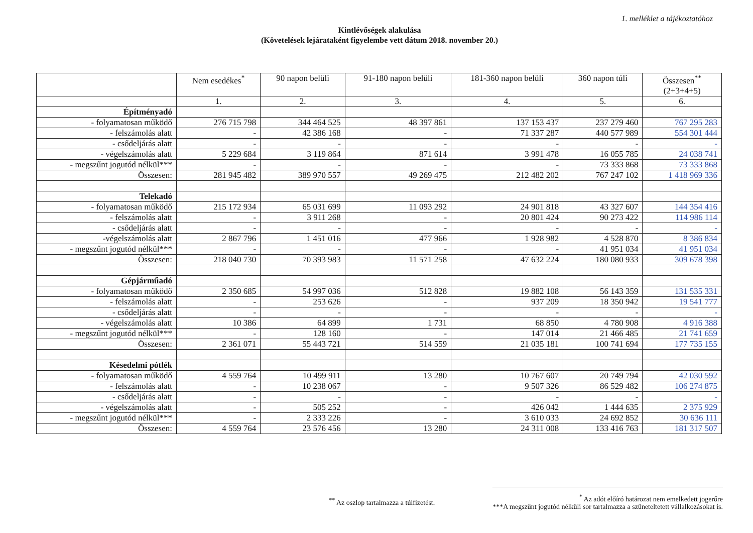1. melléklet a tájékoztatóhoz
Kintlévőségek alakulása
(Követelések lejárataként figyelembe vett dátum 2018. november 20.)
| | Nem esedékes<sup>*</sup> | 90 napon belüli | 91-180 napon belüli | 181-360 napon belüli | 360 napon túli | Összesen<sup>**</sup> (2+3+4+5) |
| --- | --- | --- | --- | --- | --- | --- |
| | 1. | 2. | 3. | 4. | 5. | 6. |
| Építményadó | | | | | | |
| - folyamatosan működő | 276 715 798 | 344 464 525 | 48 397 861 | 137 153 437 | 237 279 460 | 767 295 283 |
| - felszámolás alatt | - | 42 386 168 | - | 71 337 287 | 440 577 989 | 554 301 444 |
| - csődeljárás alatt | - | - | - | - | - | - |
| - végelszámolás alatt | 5 229 684 | 3 119 864 | 871 614 | 3 991 478 | 16 055 785 | 24 038 741 |
| - megszűnt jogutód nélkül*** | - | - | - | - | 73 333 868 | 73 333 868 |
| Összesen: | 281 945 482 | 389 970 557 | 49 269 475 | 212 482 202 | 767 247 102 | 1 418 969 336 |
| Telekadó | | | | | | |
| - folyamatosan működő | 215 172 934 | 65 031 699 | 11 093 292 | 24 901 818 | 43 327 607 | 144 354 416 |
| - felszámolás alatt | - | 3 911 268 | - | 20 801 424 | 90 273 422 | 114 986 114 |
| - csődeljárás alatt | - | - | - | - | - | - |
| -végelszámolás alatt | 2 867 796 | 1 451 016 | 477 966 | 1 928 982 | 4 528 870 | 8 386 834 |
| - megszűnt jogutód nélkül*** | - | - | - | - | 41 951 034 | 41 951 034 |
| Összesen: | 218 040 730 | 70 393 983 | 11 571 258 | 47 632 224 | 180 080 933 | 309 678 398 |
| Gépjárműadó | | | | | | |
| - folyamatosan működő | 2 350 685 | 54 997 036 | 512 828 | 19 882 108 | 56 143 359 | 131 535 331 |
| - felszámolás alatt | - | 253 626 | - | 937 209 | 18 350 942 | 19 541 777 |
| - csődeljárás alatt | - | - | - | - | - | - |
| - végelszámolás alatt | 10 386 | 64 899 | 1 731 | 68 850 | 4 780 908 | 4 916 388 |
| - megszűnt jogutód nélkül*** | - | 128 160 | - | 147 014 | 21 466 485 | 21 741 659 |
| Összesen: | 2 361 071 | 55 443 721 | 514 559 | 21 035 181 | 100 741 694 | 177 735 155 |
| Késedelmi pótlék | | | | | | |
| - folyamatosan működő | 4 559 764 | 10 499 911 | 13 280 | 10 767 607 | 20 749 794 | 42 030 592 |
| - felszámolás alatt | - | 10 238 067 | - | 9 507 326 | 86 529 482 | 106 274 875 |
| - csődeljárás alatt | - | - | - | - | - | - |
| - végelszámolás alatt | - | 505 252 | - | 426 042 | 1 444 635 | 2 375 929 |
| - megszűnt jogutód nélkül*** | - | 2 333 226 | - | 3 610 033 | 24 692 852 | 30 636 111 |
| Összesen: | 4 559 764 | 23 576 456 | 13 280 | 24 311 008 | 133 416 763 | 181 317 507 |
<sup>**</sup> Az oszlop tartalmazza a túlfizetést.
<sup>*</sup> Az adót előíró határozat nem emelkedett jogerőre
***A megszűnt jogutód nélküli sor tartalmazza a szüneteltetett vállalkozásokat is.